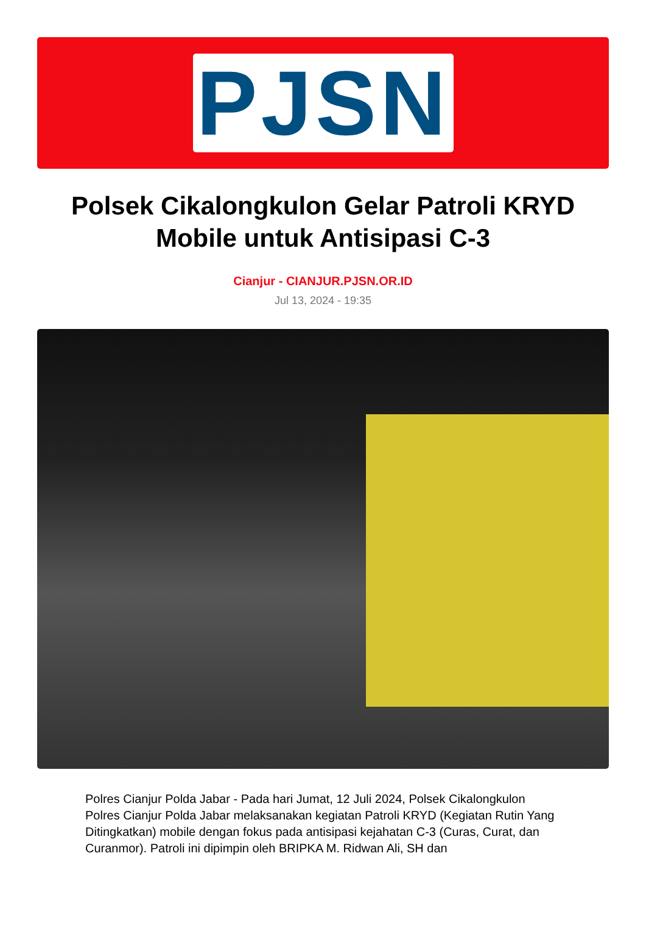PJSN
Polsek Cikalongkulon Gelar Patroli KRYD Mobile untuk Antisipasi C-3
Cianjur - CIANJUR.PJSN.OR.ID
Jul 13, 2024 - 19:35
Polres Cianjur Polda Jabar - Pada hari Jumat, 12 Juli 2024, Polsek Cikalongkulon Polres Cianjur Polda Jabar melaksanakan kegiatan Patroli KRYD (Kegiatan Rutin Yang Ditingkatkan) mobile dengan fokus pada antisipasi kejahatan C-3 (Curas, Curat, dan Curanmor). Patroli ini dipimpin oleh BRIPKA M. Ridwan Ali, SH dan